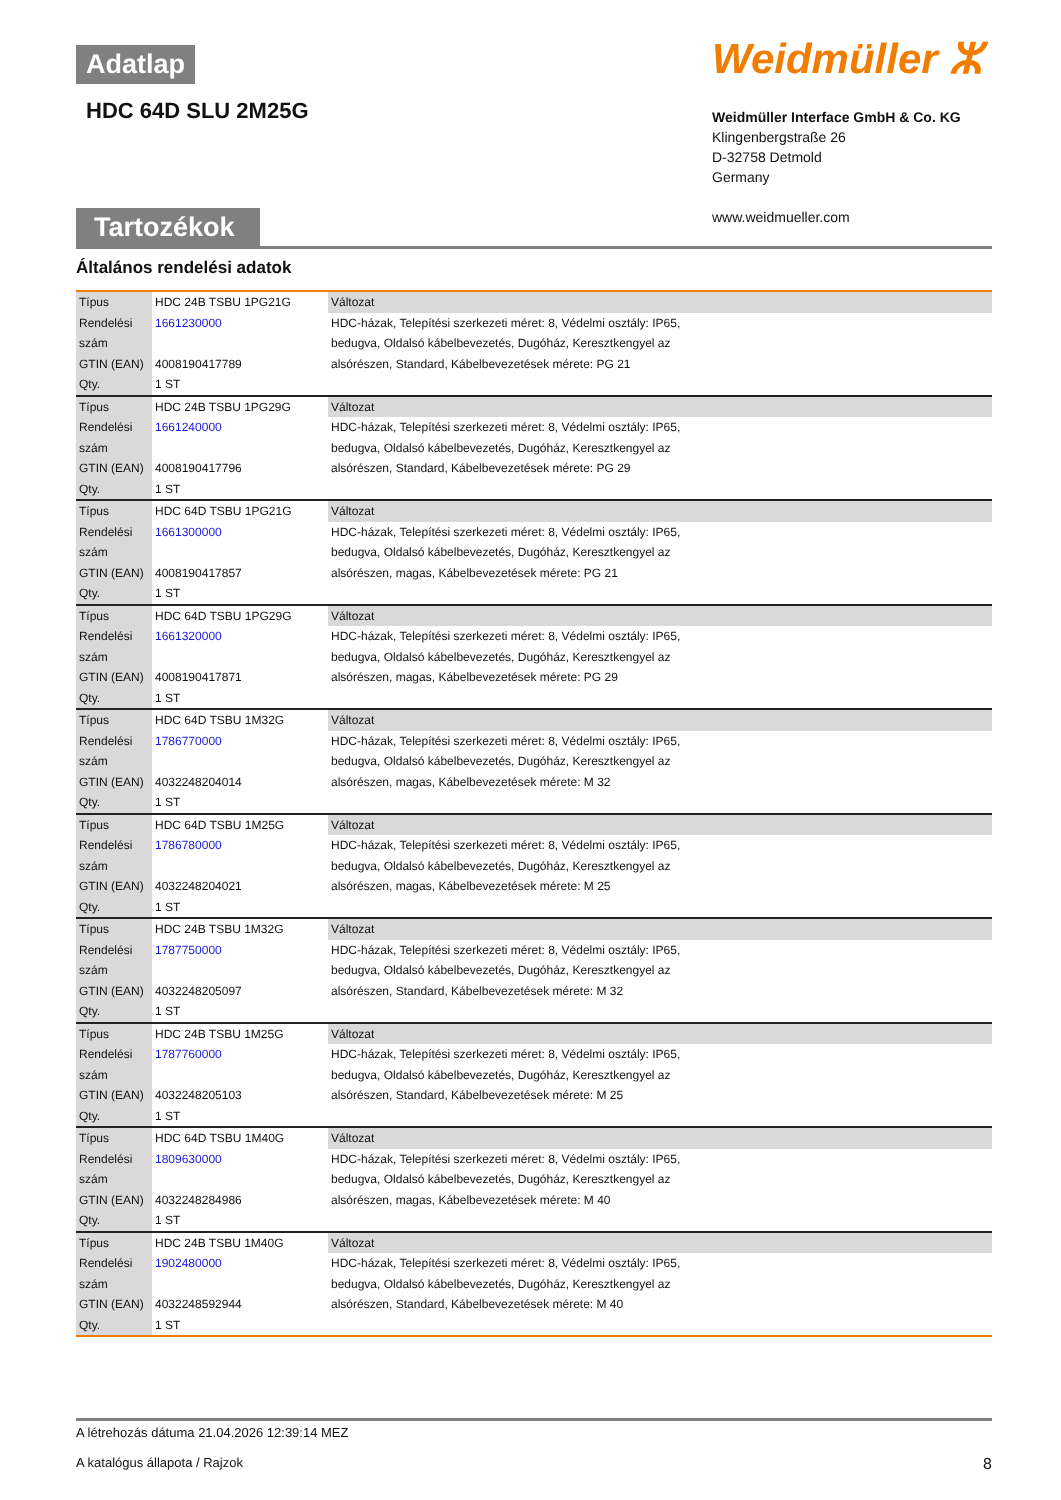Adatlap
HDC 64D SLU 2M25G
Weidmüller ⵣ
Weidmüller Interface GmbH & Co. KG
Klingenbergstraße 26
D-32758 Detmold
Germany
www.weidmueller.com
Tartozékok
Általános rendelési adatok
| Típus | HDC 24B TSBU 1PG21G | Változat |
| Rendelési | 1661230000 | HDC-házak, Telepítési szerkezeti méret: 8, Védelmi osztály: IP65, |
| szám | | bedugva, Oldalsó kábelbevezetés, Dugóház, Keresztkengyel az |
| GTIN (EAN) | 4008190417789 | alsórészen, Standard, Kábelbevezetések mérete: PG 21 |
| Qty. | 1 ST | |
| Típus | HDC 24B TSBU 1PG29G | Változat |
| Rendelési | 1661240000 | HDC-házak, Telepítési szerkezeti méret: 8, Védelmi osztály: IP65, |
| szám | | bedugva, Oldalsó kábelbevezetés, Dugóház, Keresztkengyel az |
| GTIN (EAN) | 4008190417796 | alsórészen, Standard, Kábelbevezetések mérete: PG 29 |
| Qty. | 1 ST | |
| Típus | HDC 64D TSBU 1PG21G | Változat |
| Rendelési | 1661300000 | HDC-házak, Telepítési szerkezeti méret: 8, Védelmi osztály: IP65, |
| szám | | bedugva, Oldalsó kábelbevezetés, Dugóház, Keresztkengyel az |
| GTIN (EAN) | 4008190417857 | alsórészen, magas, Kábelbevezetések mérete: PG 21 |
| Qty. | 1 ST | |
| Típus | HDC 64D TSBU 1PG29G | Változat |
| Rendelési | 1661320000 | HDC-házak, Telepítési szerkezeti méret: 8, Védelmi osztály: IP65, |
| szám | | bedugva, Oldalsó kábelbevezetés, Dugóház, Keresztkengyel az |
| GTIN (EAN) | 4008190417871 | alsórészen, magas, Kábelbevezetések mérete: PG 29 |
| Qty. | 1 ST | |
| Típus | HDC 64D TSBU 1M32G | Változat |
| Rendelési | 1786770000 | HDC-házak, Telepítési szerkezeti méret: 8, Védelmi osztály: IP65, |
| szám | | bedugva, Oldalsó kábelbevezetés, Dugóház, Keresztkengyel az |
| GTIN (EAN) | 4032248204014 | alsórészen, magas, Kábelbevezetések mérete: M 32 |
| Qty. | 1 ST | |
| Típus | HDC 64D TSBU 1M25G | Változat |
| Rendelési | 1786780000 | HDC-házak, Telepítési szerkezeti méret: 8, Védelmi osztály: IP65, |
| szám | | bedugva, Oldalsó kábelbevezetés, Dugóház, Keresztkengyel az |
| GTIN (EAN) | 4032248204021 | alsórészen, magas, Kábelbevezetések mérete: M 25 |
| Qty. | 1 ST | |
| Típus | HDC 24B TSBU 1M32G | Változat |
| Rendelési | 1787750000 | HDC-házak, Telepítési szerkezeti méret: 8, Védelmi osztály: IP65, |
| szám | | bedugva, Oldalsó kábelbevezetés, Dugóház, Keresztkengyel az |
| GTIN (EAN) | 4032248205097 | alsórészen, Standard, Kábelbevezetések mérete: M 32 |
| Qty. | 1 ST | |
| Típus | HDC 24B TSBU 1M25G | Változat |
| Rendelési | 1787760000 | HDC-házak, Telepítési szerkezeti méret: 8, Védelmi osztály: IP65, |
| szám | | bedugva, Oldalsó kábelbevezetés, Dugóház, Keresztkengyel az |
| GTIN (EAN) | 4032248205103 | alsórészen, Standard, Kábelbevezetések mérete: M 25 |
| Qty. | 1 ST | |
| Típus | HDC 64D TSBU 1M40G | Változat |
| Rendelési | 1809630000 | HDC-házak, Telepítési szerkezeti méret: 8, Védelmi osztály: IP65, |
| szám | | bedugva, Oldalsó kábelbevezetés, Dugóház, Keresztkengyel az |
| GTIN (EAN) | 4032248284986 | alsórészen, magas, Kábelbevezetések mérete: M 40 |
| Qty. | 1 ST | |
| Típus | HDC 24B TSBU 1M40G | Változat |
| Rendelési | 1902480000 | HDC-házak, Telepítési szerkezeti méret: 8, Védelmi osztály: IP65, |
| szám | | bedugva, Oldalsó kábelbevezetés, Dugóház, Keresztkengyel az |
| GTIN (EAN) | 4032248592944 | alsórészen, Standard, Kábelbevezetések mérete: M 40 |
| Qty. | 1 ST | |
A létrehozás dátuma 21.04.2026 12:39:14 MEZ
A katalógus állapota / Rajzok 8